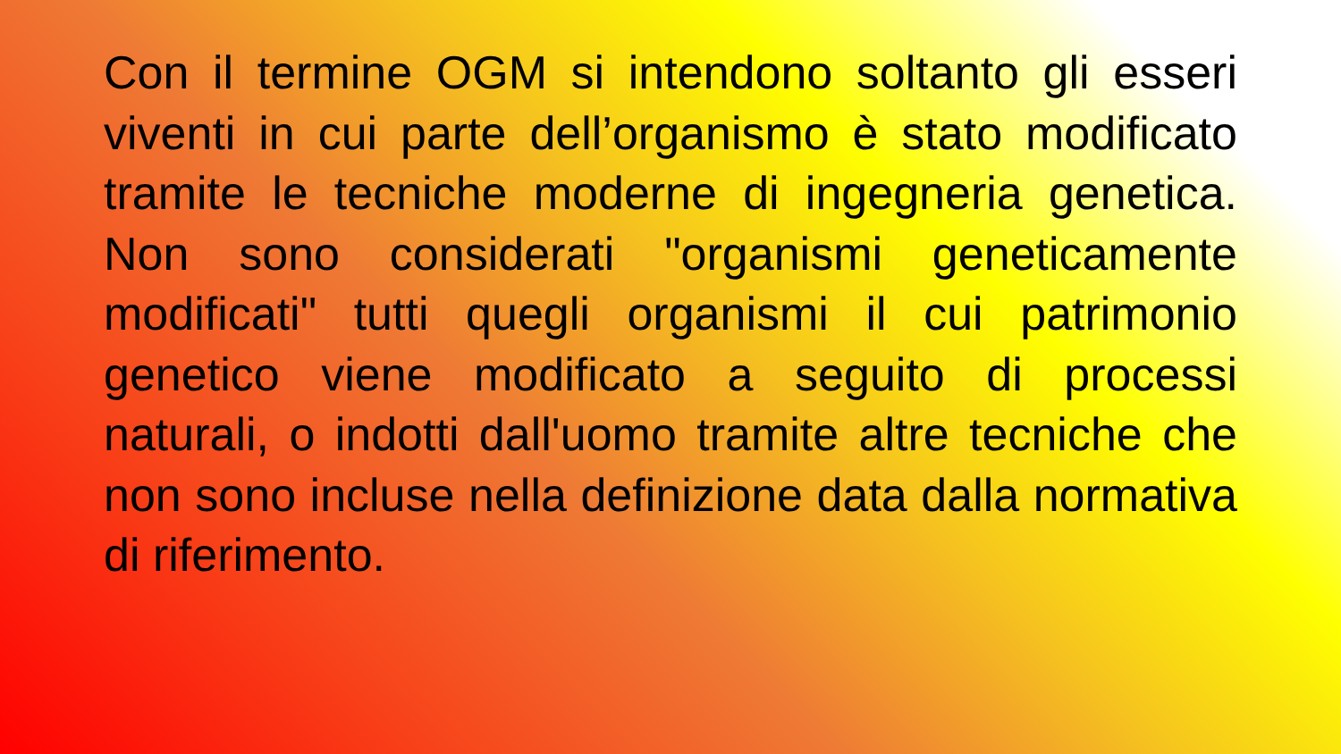Con il termine OGM si intendono soltanto gli esseri viventi in cui parte dell’organismo è stato modificato tramite le tecniche moderne di ingegneria genetica. Non sono considerati "organismi geneticamente modificati" tutti quegli organismi il cui patrimonio genetico viene modificato a seguito di processi naturali, o indotti dall'uomo tramite altre tecniche che non sono incluse nella definizione data dalla normativa di riferimento.